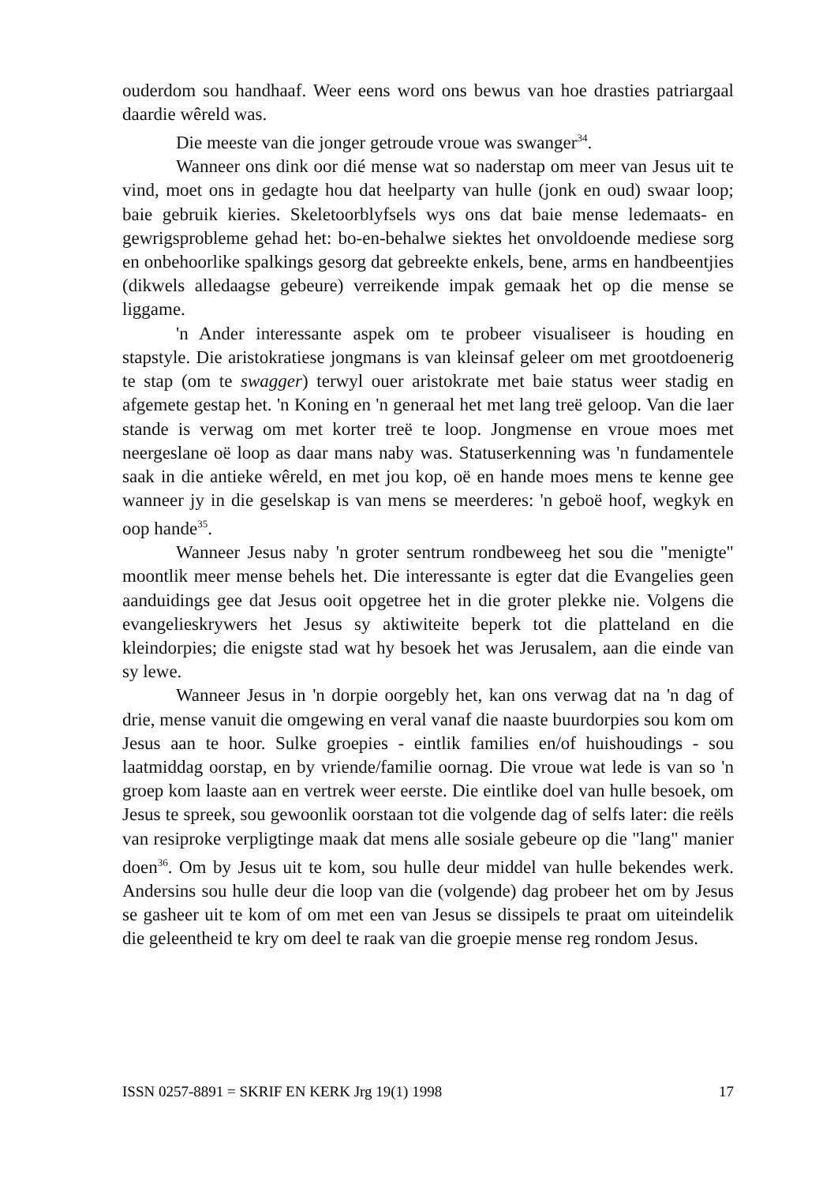ouderdom sou handhaaf. Weer eens word ons bewus van hoe drasties patriargaal daardie wêreld was.
Die meeste van die jonger getroude vroue was swanger<sup>34</sup>.
Wanneer ons dink oor dié mense wat so naderstap om meer van Jesus uit te vind, moet ons in gedagte hou dat heelparty van hulle (jonk en oud) swaar loop; baie gebruik kieries. Skeletoorblyfsels wys ons dat baie mense ledemaats- en gewrigsprobleme gehad het: bo-en-behalwe siektes het onvoldoende mediese sorg en onbehoorlike spalkings gesorg dat gebreekte enkels, bene, arms en handbeentjies (dikwels alledaagse gebeure) verreikende impak gemaak het op die mense se liggame.
'n Ander interessante aspek om te probeer visualiseer is houding en stapstyle. Die aristokratiese jongmans is van kleinsaf geleer om met grootdoenerig te stap (om te swagger) terwyl ouer aristokrate met baie status weer stadig en afgemete gestap het. 'n Koning en 'n generaal het met lang treë geloop. Van die laer stande is verwag om met korter treë te loop. Jongmense en vroue moes met neergeslane oë loop as daar mans naby was. Statuserkenning was 'n fundamentele saak in die antieke wêreld, en met jou kop, oë en hande moes mens te kenne gee wanneer jy in die geselskap is van mens se meerderes: 'n geboë hoof, wegkyk en oop hande<sup>35</sup>.
Wanneer Jesus naby 'n groter sentrum rondbeweeg het sou die "menigte" moontlik meer mense behels het. Die interessante is egter dat die Evangelies geen aanduidings gee dat Jesus ooit opgetree het in die groter plekke nie. Volgens die evangelieskrywers het Jesus sy aktiwiteite beperk tot die platteland en die kleindorpies; die enigste stad wat hy besoek het was Jerusalem, aan die einde van sy lewe.
Wanneer Jesus in 'n dorpie oorgebly het, kan ons verwag dat na 'n dag of drie, mense vanuit die omgewing en veral vanaf die naaste buurdorpies sou kom om Jesus aan te hoor. Sulke groepies - eintlik families en/of huishoudings - sou laatmiddag oorstap, en by vriende/familie oornag. Die vroue wat lede is van so 'n groep kom laaste aan en vertrek weer eerste. Die eintlike doel van hulle besoek, om Jesus te spreek, sou gewoonlik oorstaan tot die volgende dag of selfs later: die reëls van resiproke verpligtinge maak dat mens alle sosiale gebeure op die "lang" manier doen<sup>36</sup>. Om by Jesus uit te kom, sou hulle deur middel van hulle bekendes werk. Andersins sou hulle deur die loop van die (volgende) dag probeer het om by Jesus se gasheer uit te kom of om met een van Jesus se dissipels te praat om uiteindelik die geleentheid te kry om deel te raak van die groepie mense reg rondom Jesus.
ISSN 0257-8891 = SKRIF EN KERK Jrg 19(1) 1998 17